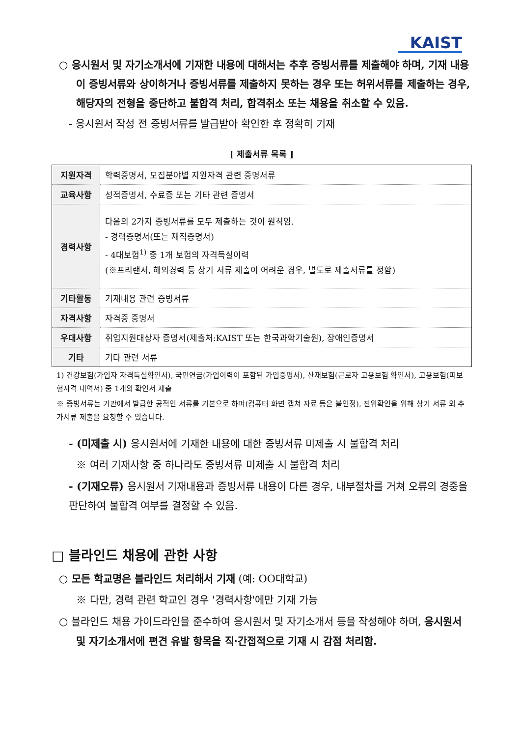KAIST
○ 응시원서 및 자기소개서에 기재한 내용에 대해서는 추후 증빙서류를 제출해야 하며, 기재 내용이 증빙서류와 상이하거나 증빙서류를 제출하지 못하는 경우 또는 허위서류를 제출하는 경우, 해당자의 전형을 중단하고 불합격 처리, 합격취소 또는 채용을 취소할 수 있음.
- 응시원서 작성 전 증빙서류를 발급받아 확인한 후 정확히 기재
[ 제출서류 목록 ]
| 지원자격 | 학력증명서, 모집분야별 지원자격 관련 증명서류 |
| 교육사항 | 성적증명서, 수료증 또는 기타 관련 증명서 |
| 경력사항 | 다음의 2가지 증빙서류를 모두 제출하는 것이 원칙임. - 경력증명서(또는 재직증명서) - 4대보험<sup>1)</sup> 중 1개 보험의 자격득실이력 (※프리랜서, 해외경력 등 상기 서류 제출이 어려운 경우, 별도로 제출서류를 정함) |
| 기타활동 | 기재내용 관련 증빙서류 |
| 자격사항 | 자격증 증명서 |
| 우대사항 | 취업지원대상자 증명서(제출처:KAIST 또는 한국과학기술원), 장애인증명서 |
| 기타 | 기타 관련 서류 |
1) 건강보험(가입자 자격득실확인서), 국민연금(가입이력이 포함된 가입증명서), 산재보험(근로자 고용보험 확인서), 고용보험(피보험자격 내역서) 중 1개의 확인서 제출
※ 증빙서류는 기관에서 발급한 공적인 서류를 기본으로 하며(컴퓨터 화면 캡쳐 자료 등은 불인정), 진위확인을 위해 상기 서류 외 추가서류 제출을 요청할 수 있습니다.
- (미제출 시) 응시원서에 기재한 내용에 대한 증빙서류 미제출 시 불합격 처리
※ 여러 기재사항 중 하나라도 증빙서류 미제출 시 불합격 처리
- (기재오류) 응시원서 기재내용과 증빙서류 내용이 다른 경우, 내부절차를 거쳐 오류의 경중을 판단하여 불합격 여부를 결정할 수 있음.
□ 블라인드 채용에 관한 사항
○ 모든 학교명은 블라인드 처리해서 기재 (예: OO대학교)
※ 다만, 경력 관련 학교인 경우 '경력사항'에만 기재 가능
○ 블라인드 채용 가이드라인을 준수하여 응시원서 및 자기소개서 등을 작성해야 하며, 응시원서 및 자기소개서에 편견 유발 항목을 직·간접적으로 기재 시 감점 처리함.